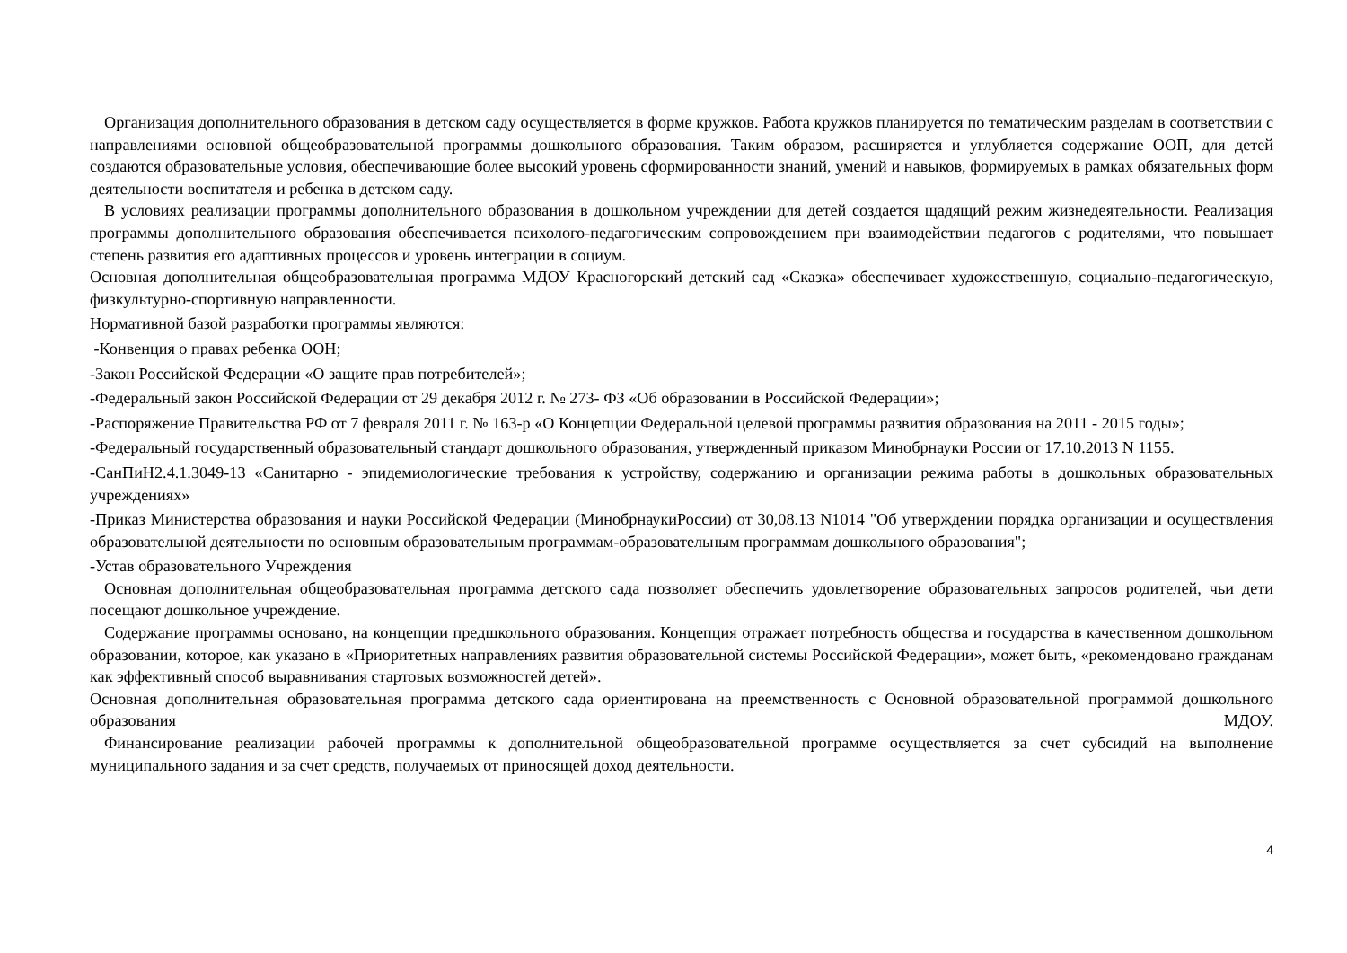Организация дополнительного образования в детском саду осуществляется в форме кружков. Работа кружков планируется по тематическим разделам в соответствии с направлениями основной общеобразовательной программы дошкольного образования. Таким образом, расширяется и углубляется содержание ООП, для детей создаются образовательные условия, обеспечивающие более высокий уровень сформированности знаний, умений и навыков, формируемых в рамках обязательных форм деятельности воспитателя и ребенка в детском саду.
В условиях реализации программы дополнительного образования в дошкольном учреждении для детей создается щадящий режим жизнедеятельности. Реализация программы дополнительного образования обеспечивается психолого-педагогическим сопровождением при взаимодействии педагогов с родителями, что повышает степень развития его адаптивных процессов и уровень интеграции в социум.
Основная дополнительная общеобразовательная программа МДОУ Красногорский детский сад «Сказка» обеспечивает художественную, социально-педагогическую, физкультурно-спортивную направленности.
Нормативной базой разработки программы являются:
-Конвенция о правах ребенка ООН;
-Закон Российской Федерации «О защите прав потребителей»;
-Федеральный закон Российской Федерации от 29 декабря 2012 г. № 273- ФЗ «Об образовании в Российской Федерации»;
-Распоряжение Правительства РФ от 7 февраля 2011 г. № 163-р «О Концепции Федеральной целевой программы развития образования на 2011 - 2015 годы»;
-Федеральный государственный образовательный стандарт дошкольного образования, утвержденный приказом Минобрнауки России от 17.10.2013 N 1155.
-СанПиН2.4.1.3049-13 «Санитарно - эпидемиологические требования к устройству, содержанию и организации режима работы в дошкольных образовательных учреждениях»
-Приказ Министерства образования и науки Российской Федерации (МинобрнаукиРоссии) от 30,08.13 N1014 "Об утверждении порядка организации и осуществления образовательной деятельности по основным образовательным программам-образовательным программам дошкольного образования";
-Устав образовательного Учреждения
Основная дополнительная общеобразовательная программа детского сада позволяет обеспечить удовлетворение образовательных запросов родителей, чьи дети посещают дошкольное учреждение.
Содержание программы основано, на концепции предшкольного образования. Концепция отражает потребность общества и государства в качественном дошкольном образовании, которое, как указано в «Приоритетных направлениях развития образовательной системы Российской Федерации», может быть, «рекомендовано гражданам как эффективный способ выравнивания стартовых возможностей детей».
Основная дополнительная образовательная программа детского сада ориентирована на преемственность с Основной образовательной программой дошкольного образования МДОУ.
Финансирование реализации рабочей программы к дополнительной общеобразовательной программе осуществляется за счет субсидий на выполнение муниципального задания и за счет средств, получаемых от приносящей доход деятельности.
4